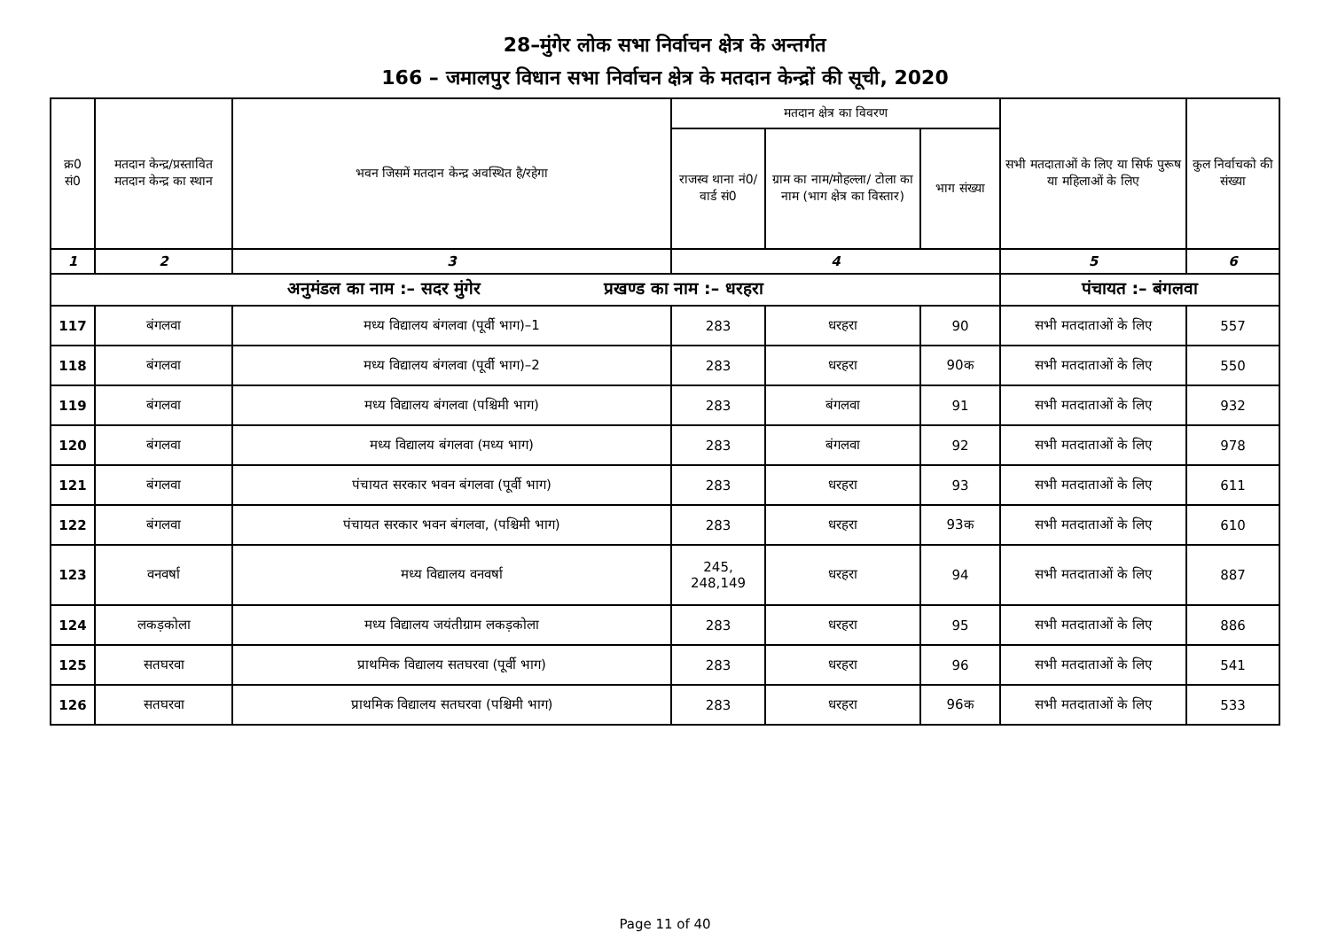28–मुंगेर लोक सभा निर्वाचन क्षेत्र के अन्तर्गत
166 – जमालपुर विधान सभा निर्वाचन क्षेत्र के मतदान केन्द्रों की सूची, 2020
| क्र0 सं0 | मतदान केन्द्र/प्रस्तावित मतदान केन्द्र का स्थान | भवन जिसमें मतदान केन्द्र अवस्थित है/रहेगा | मतदान क्षेत्र का विवरण | | | सभी मतदाताओं के लिए या सिर्फ पुरूष या महिलाओं के लिए | कुल निर्वाचको की संख्या |
| --- | --- | --- | --- | --- | --- | --- | --- |
| | | | राजस्व थाना नं0/वार्ड सं0 | ग्राम का नाम/मोहल्ला/ टोला का नाम (भाग क्षेत्र का विस्तार) | भाग संख्या | | |
| 1 | 2 | 3 | 4 | | | 5 | 6 |
| अनुमंडल का नाम :– सदर मुंगेर प्रखण्ड का नाम :– धरहरा | | | | | | पंचायत :– बंगलवा | |
| 117 | बंगलवा | मध्य विद्यालय बंगलवा (पूर्वी भाग)–1 | 283 | धरहरा | 90 | सभी मतदाताओं के लिए | 557 |
| 118 | बंगलवा | मध्य विद्यालय बंगलवा (पूर्वी भाग)–2 | 283 | धरहरा | 90क | सभी मतदाताओं के लिए | 550 |
| 119 | बंगलवा | मध्य विद्यालय बंगलवा (पश्चिमी भाग) | 283 | बंगलवा | 91 | सभी मतदाताओं के लिए | 932 |
| 120 | बंगलवा | मध्य विद्यालय बंगलवा (मध्य भाग) | 283 | बंगलवा | 92 | सभी मतदाताओं के लिए | 978 |
| 121 | बंगलवा | पंचायत सरकार भवन बंगलवा (पूर्वी भाग) | 283 | धरहरा | 93 | सभी मतदाताओं के लिए | 611 |
| 122 | बंगलवा | पंचायत सरकार भवन बंगलवा, (पश्चिमी भाग) | 283 | धरहरा | 93क | सभी मतदाताओं के लिए | 610 |
| 123 | वनवर्षा | मध्य विद्यालय वनवर्षा | 245, 248,149 | धरहरा | 94 | सभी मतदाताओं के लिए | 887 |
| 124 | लकड़कोला | मध्य विद्यालय जयंतीग्राम लकड़कोला | 283 | धरहरा | 95 | सभी मतदाताओं के लिए | 886 |
| 125 | सतघरवा | प्राथमिक विद्यालय सतघरवा (पूर्वी भाग) | 283 | धरहरा | 96 | सभी मतदाताओं के लिए | 541 |
| 126 | सतघरवा | प्राथमिक विद्यालय सतघरवा (पश्चिमी भाग) | 283 | धरहरा | 96क | सभी मतदाताओं के लिए | 533 |
Page 11 of 40